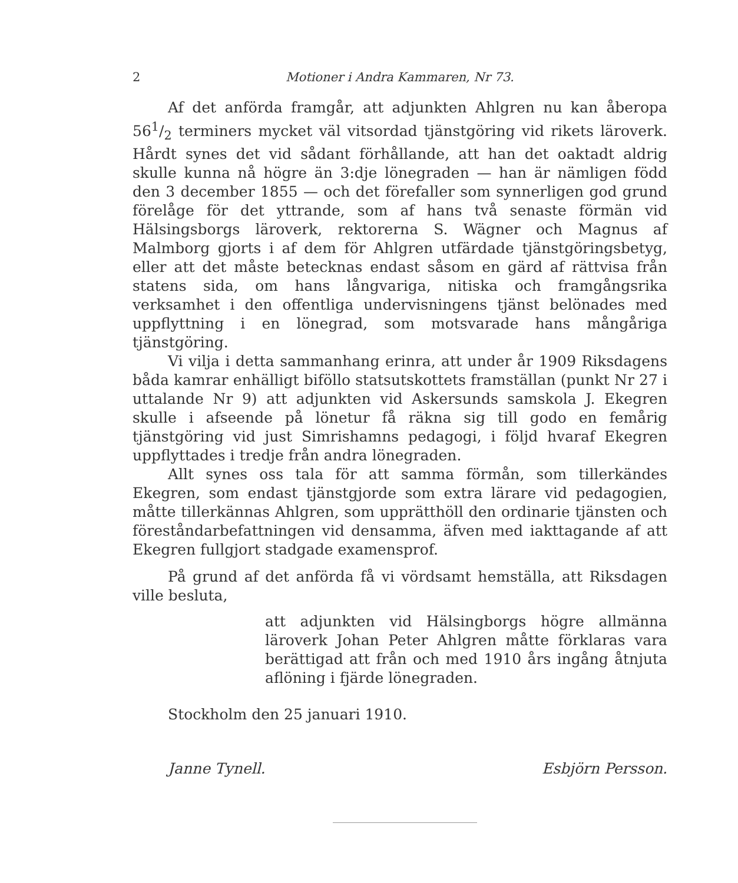2 Motioner i Andra Kammaren, Nr 73.
Af det anförda framgår, att adjunkten Ahlgren nu kan åberopa 561/2 terminers mycket väl vitsordad tjänstgöring vid rikets läroverk. Hårdt synes det vid sådant förhållande, att han det oaktadt aldrig skulle kunna nå högre än 3:dje lönegraden — han är nämligen född den 3 december 1855 — och det förefaller som synnerligen god grund förelåge för det yttrande, som af hans två senaste förmän vid Hälsingsborgs läroverk, rektorerna S. Wägner och Magnus af Malmborg gjorts i af dem för Ahlgren utfärdade tjänstgöringsbetyg, eller att det måste betecknas endast såsom en gärd af rättvisa från statens sida, om hans långvariga, nitiska och framgångsrika verksamhet i den offentliga undervisningens tjänst belönades med uppflyttning i en lönegrad, som motsvarade hans mångåriga tjänstgöring.
Vi vilja i detta sammanhang erinra, att under år 1909 Riksdagens båda kamrar enhälligt biföllo statsutskottets framställan (punkt Nr 27 i uttalande Nr 9) att adjunkten vid Askersunds samskola J. Ekegren skulle i afseende på lönetur få räkna sig till godo en femårig tjänstgöring vid just Simrishamns pedagogi, i följd hvaraf Ekegren uppflyttades i tredje från andra lönegraden.
Allt synes oss tala för att samma förmån, som tillerkändes Ekegren, som endast tjänstgjorde som extra lärare vid pedagogien, måtte tillerkännas Ahlgren, som upprätthöll den ordinarie tjänsten och föreståndarbefattningen vid densamma, äfven med iakttagande af att Ekegren fullgjort stadgade examensprof.
På grund af det anförda få vi vördsamt hemställa, att Riksdagen ville besluta,
att adjunkten vid Hälsingborgs högre allmänna läroverk Johan Peter Ahlgren måtte förklaras vara berättigad att från och med 1910 års ingång åtnjuta aflöning i fjärde lönegraden.
Stockholm den 25 januari 1910.
Janne Tynell. Esbjörn Persson.